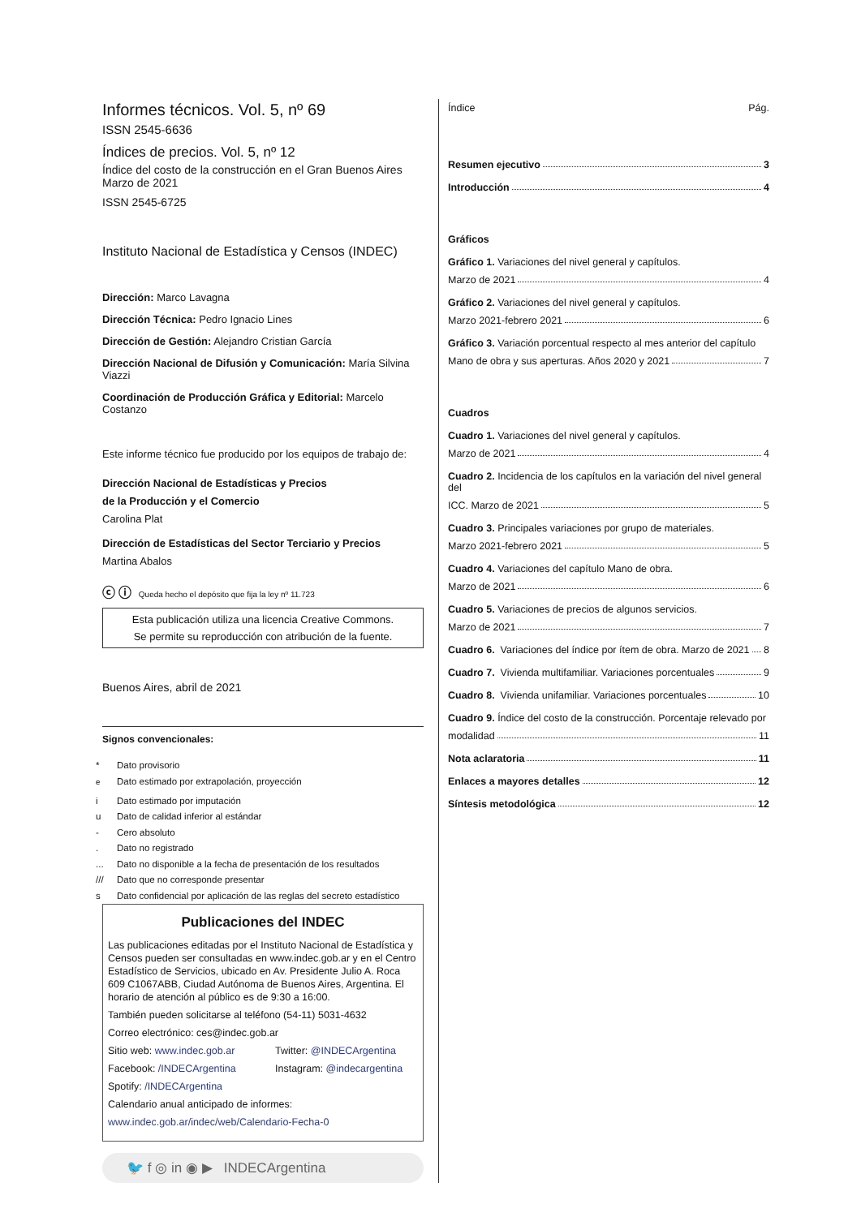Informes técnicos. Vol. 5, nº 69
ISSN 2545-6636
Índices de precios. Vol. 5, nº 12
Índice del costo de la construcción en el Gran Buenos Aires
Marzo de 2021
ISSN 2545-6725
Instituto Nacional de Estadística y Censos (INDEC)
Dirección: Marco Lavagna
Dirección Técnica: Pedro Ignacio Lines
Dirección de Gestión: Alejandro Cristian García
Dirección Nacional de Difusión y Comunicación: María Silvina Viazzi
Coordinación de Producción Gráfica y Editorial: Marcelo Costanzo
Este informe técnico fue producido por los equipos de trabajo de:
Dirección Nacional de Estadísticas y Precios
de la Producción y el Comercio
Carolina Plat
Dirección de Estadísticas del Sector Terciario y Precios
Martina Abalos
ⓒ ⓘ Queda hecho el depósito que fija la ley nº 11.723
Esta publicación utiliza una licencia Creative Commons.
Se permite su reproducción con atribución de la fuente.
Buenos Aires, abril de 2021
Signos convencionales:
* Dato provisorio
<sup>e</sup> Dato estimado por extrapolación, proyección
i Dato estimado por imputación
u Dato de calidad inferior al estándar
- Cero absoluto
. Dato no registrado
... Dato no disponible a la fecha de presentación de los resultados
/// Dato que no corresponde presentar
s Dato confidencial por aplicación de las reglas del secreto estadístico
Publicaciones del INDEC
Las publicaciones editadas por el Instituto Nacional de Estadística y Censos pueden ser consultadas en www.indec.gob.ar y en el Centro Estadístico de Servicios, ubicado en Av. Presidente Julio A. Roca 609 C1067ABB, Ciudad Autónoma de Buenos Aires, Argentina. El horario de atención al público es de 9:30 a 16:00.
También pueden solicitarse al teléfono (54-11) 5031-4632
Correo electrónico: ces@indec.gob.ar
Sitio web: www.indec.gob.ar Twitter: @INDECArgentina
Facebook: /INDECArgentina Instagram: @indecargentina
Spotify: /INDECArgentina
Calendario anual anticipado de informes:
www.indec.gob.ar/indec/web/Calendario-Fecha-0
🐦 f ◎ in ◉ ▶ INDECArgentina
Índice Pág.
Resumen ejecutivo 3
Introducción 4
Gráficos
Gráfico 1. Variaciones del nivel general y capítulos.
Marzo de 2021 4
Gráfico 2. Variaciones del nivel general y capítulos.
Marzo 2021-febrero 2021 6
Gráfico 3. Variación porcentual respecto al mes anterior del capítulo
Mano de obra y sus aperturas. Años 2020 y 2021 7
Cuadros
Cuadro 1. Variaciones del nivel general y capítulos.
Marzo de 2021 4
Cuadro 2. Incidencia de los capítulos en la variación del nivel general del
ICC. Marzo de 2021 5
Cuadro 3. Principales variaciones por grupo de materiales.
Marzo 2021-febrero 2021 5
Cuadro 4. Variaciones del capítulo Mano de obra.
Marzo de 2021 6
Cuadro 5. Variaciones de precios de algunos servicios.
Marzo de 2021 7
Cuadro 6. Variaciones del índice por ítem de obra. Marzo de 2021 8
Cuadro 7. Vivienda multifamiliar. Variaciones porcentuales 9
Cuadro 8. Vivienda unifamiliar. Variaciones porcentuales 10
Cuadro 9. Índice del costo de la construcción. Porcentaje relevado por
modalidad 11
Nota aclaratoria 11
Enlaces a mayores detalles 12
Síntesis metodológica 12